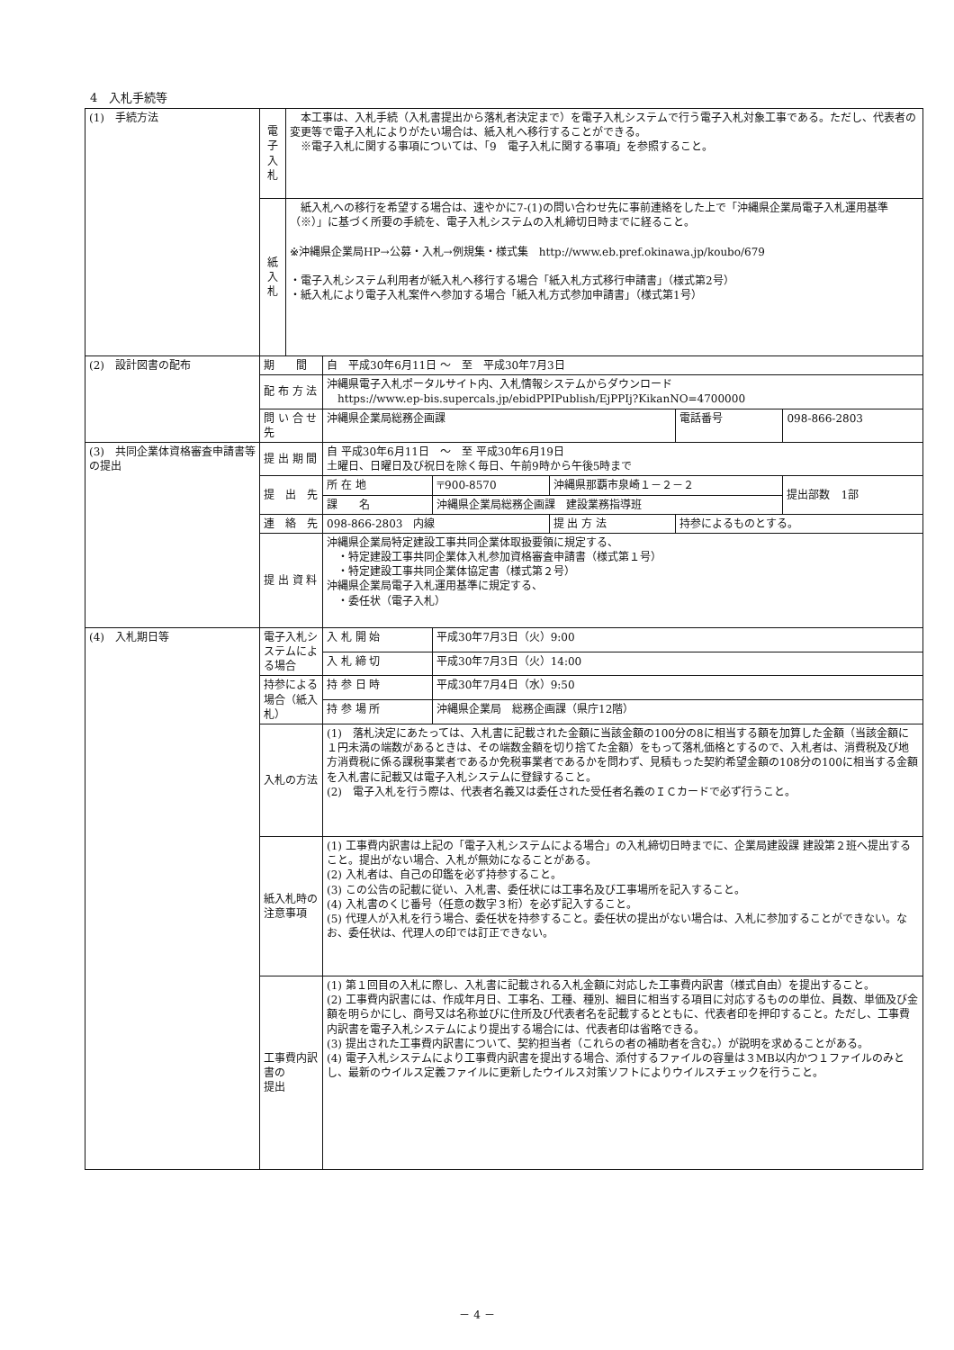4　入札手続等
| (1) 手続方法 | 電 子 入 札 | 本工事は、入札手続（入札書提出から落札者決定まで）を電子入札システムで行う電子入札対象工事である。ただし、代表者の変更等で電子入札によりがたい場合は、紙入札へ移行することができる。 ※電子入札に関する事項については、「9 電子入札に関する事項」を参照すること。 | | | | | |
| | 紙 入 札 | 紙入札への移行を希望する場合は、速やかに7-(1)の問い合わせ先に事前連絡をした上で「沖縄県企業局電子入札運用基準（※）」に基づく所要の手続を、電子入札システムの入札締切日時までに経ること。 ※沖縄県企業局HP→公募・入札→例規集・様式集 http://www.eb.pref.okinawa.jp/koubo/679 ・電子入札システム利用者が紙入札へ移行する場合「紙入札方式移行申請書」（様式第2号） ・紙入札により電子入札案件へ参加する場合「紙入札方式参加申請書」（様式第1号） | | | | | |
| (2) 設計図書の配布 | 期 間 | | 自 平成30年6月11日 ～ 至 平成30年7月3日 | | | | |
| | 配 布 方 法 | | 沖縄県電子入札ポータルサイト内、入札情報システムからダウンロード https://www.ep-bis.supercals.jp/ebidPPIPublish/EjPPIj?KikanNO=4700000 | | | | |
| | 問 い 合 せ 先 | | 沖縄県企業局総務企画課 | | | 電話番号 | 098-866-2803 |
| (3) 共同企業体資格審査申請書等の提出 | 提 出 期 間 | | 自 平成30年6月11日 ～ 至 平成30年6月19日 土曜日、日曜日及び祝日を除く毎日、午前9時から午後5時まで | | | | |
| | 提 出 先 | | 所 在 地 | 〒900-8570 | 沖縄県那覇市泉崎１－２－２ | | 提出部数 1部 |
| | | | 課 名 | 沖縄県企業局総務企画課 建設業務指導班 | | | |
| | 連 絡 先 | | 098-866-2803 内線 | | 提 出 方 法 | 持参によるものとする。 | |
| | 提 出 資 料 | | 沖縄県企業局特定建設工事共同企業体取扱要領に規定する、 ・特定建設工事共同企業体入札参加資格審査申請書（様式第１号） ・特定建設工事共同企業体協定書（様式第２号） 沖縄県企業局電子入札運用基準に規定する、 ・委任状（電子入札） | | | | |
| (4) 入札期日等 | 電子入札システムによる場合 | | 入 札 開 始 | 平成30年7月3日（火）9:00 | | | |
| | | | 入 札 締 切 | 平成30年7月3日（火）14:00 | | | |
| | 持参による場合（紙入札） | | 持 参 日 時 | 平成30年7月4日（水）9:50 | | | |
| | | | 持 参 場 所 | 沖縄県企業局 総務企画課（県庁12階） | | | |
| | 入札の方法 | | (1) 落札決定にあたっては、入札書に記載された金額に当該金額の100分の8に相当する額を加算した金額（当該金額に１円未満の端数があるときは、その端数金額を切り捨てた金額）をもって落札価格とするので、入札者は、消費税及び地方消費税に係る課税事業者であるか免税事業者であるかを問わず、見積もった契約希望金額の108分の100に相当する金額を入札書に記載又は電子入札システムに登録すること。 (2) 電子入札を行う際は、代表者名義又は委任された受任者名義のＩＣカードで必ず行うこと。 | | | | |
| | 紙入札時の 注意事項 | | (1) 工事費内訳書は上記の「電子入札システムによる場合」の入札締切日時までに、企業局建設課 建設第２班へ提出すること。提出がない場合、入札が無効になることがある。 (2) 入札者は、自己の印鑑を必ず持参すること。 (3) この公告の記載に従い、入札書、委任状には工事名及び工事場所を記入すること。 (4) 入札書のくじ番号（任意の数字３桁）を必ず記入すること。 (5) 代理人が入札を行う場合、委任状を持参すること。委任状の提出がない場合は、入札に参加することができない。なお、委任状は、代理人の印では訂正できない。 | | | | |
| | 工事費内訳書の 提出 | | (1) 第１回目の入札に際し、入札書に記載される入札金額に対応した工事費内訳書（様式自由）を提出すること。 (2) 工事費内訳書には、作成年月日、工事名、工種、種別、細目に相当する項目に対応するものの単位、員数、単価及び金額を明らかにし、商号又は名称並びに住所及び代表者名を記載するとともに、代表者印を押印すること。ただし、工事費内訳書を電子入札システムにより提出する場合には、代表者印は省略できる。 (3) 提出された工事費内訳書について、契約担当者（これらの者の補助者を含む。）が説明を求めることがある。 (4) 電子入札システムにより工事費内訳書を提出する場合、添付するファイルの容量は３MB以内かつ１ファイルのみとし、最新のウイルス定義ファイルに更新したウイルス対策ソフトによりウイルスチェックを行うこと。 | | | | |
－ 4 －